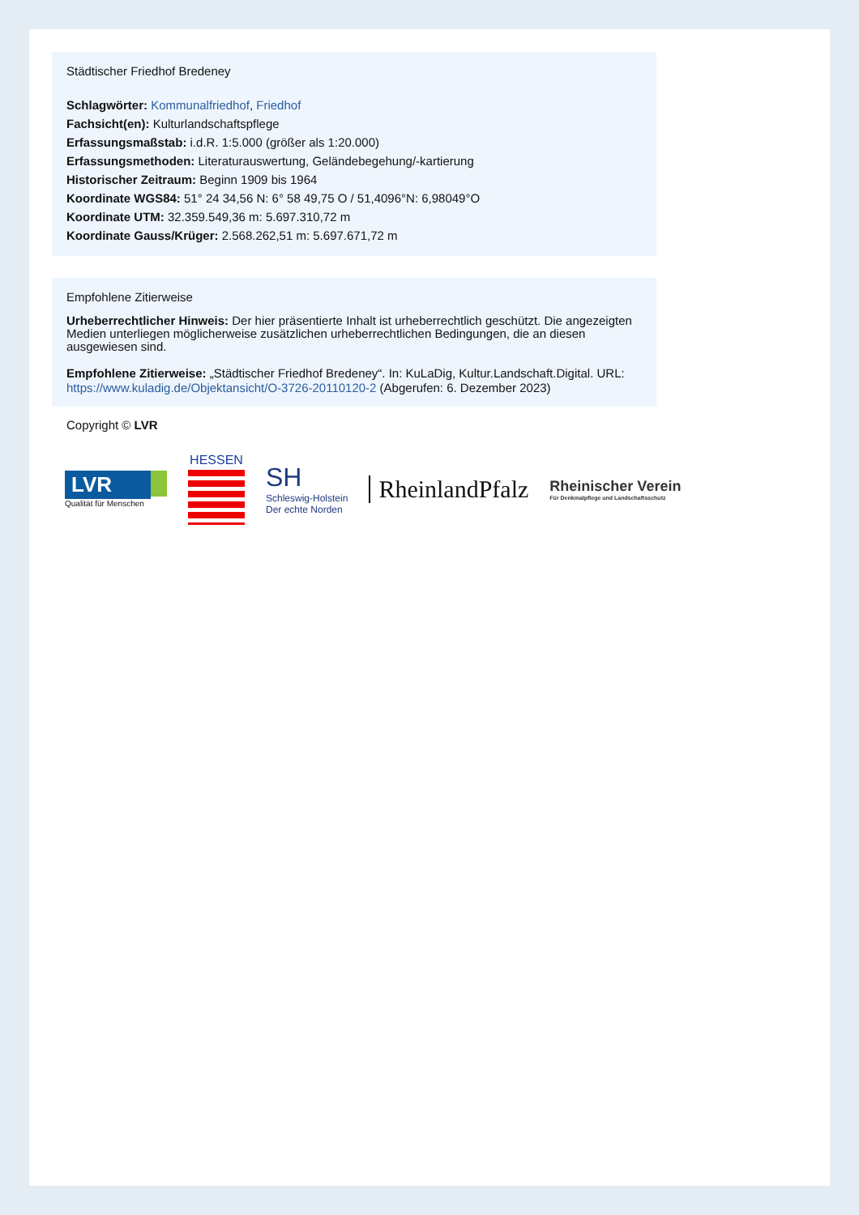Städtischer Friedhof Bredeney
Schlagwörter: Kommunalfriedhof, Friedhof
Fachsicht(en): Kulturlandschaftspflege
Erfassungsmaßstab: i.d.R. 1:5.000 (größer als 1:20.000)
Erfassungsmethoden: Literaturauswertung, Geländebegehung/-kartierung
Historischer Zeitraum: Beginn 1909 bis 1964
Koordinate WGS84: 51° 24 34,56 N: 6° 58 49,75 O / 51,4096°N: 6,98049°O
Koordinate UTM: 32.359.549,36 m: 5.697.310,72 m
Koordinate Gauss/Krüger: 2.568.262,51 m: 5.697.671,72 m
Empfohlene Zitierweise
Urheberrechtlicher Hinweis: Der hier präsentierte Inhalt ist urheberrechtlich geschützt. Die angezeigten Medien unterliegen möglicherweise zusätzlichen urheberrechtlichen Bedingungen, die an diesen ausgewiesen sind.
Empfohlene Zitierweise: „Städtischer Friedhof Bredeney“. In: KuLaDig, Kultur.Landschaft.Digital. URL: https://www.kuladig.de/Objektansicht/O-3726-20110120-2 (Abgerufen: 6. Dezember 2023)
Copyright © LVR
LVR
Qualität für Menschen
HESSEN
SH
Schleswig-Holstein
Der echte Norden
RheinlandPfalz
Rheinischer Verein
Für Denkmalpflege und Landschaftsschutz